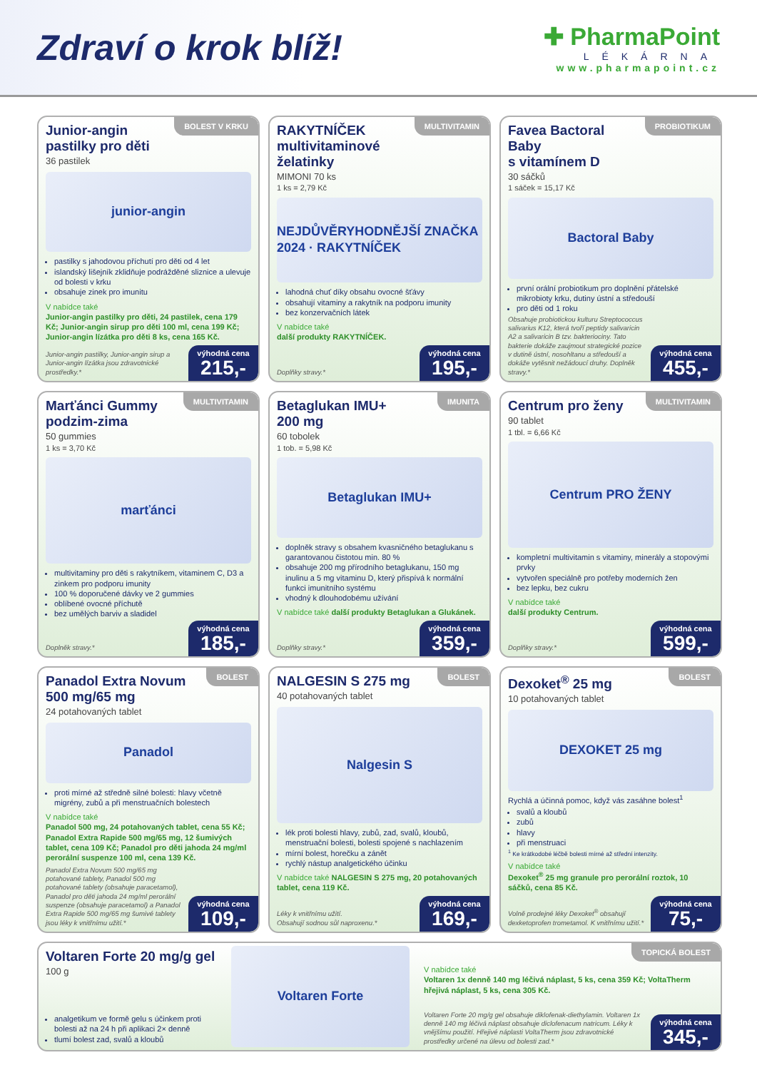Zdraví o krok blíž!
✚ PharmaPoint
LÉKÁRNA
www.pharmapoint.cz
Junior-angin
pastilky pro děti
BOLEST V KRKU
36 pastilek
junior-angin
pastilky s jahodovou příchutí pro děti od 4 let
islandský lišejník zklidňuje podrážděné sliznice a ulevuje od bolesti v krku
obsahuje zinek pro imunitu
V nabídce také
Junior-angin pastilky pro děti, 24 pastilek, cena 179 Kč; Junior-angin sirup pro děti 100 ml, cena 199 Kč; Junior-angin lízátka pro děti 8 ks, cena 165 Kč.
Junior-angin pastilky, Junior-angin sirup a Junior-angin lízátka jsou zdravotnické prostředky.*
výhodná cena
215,-
RAKYTNÍČEK
multivitaminové želatinky
MULTIVITAMIN
MIMONI 70 ks
1 ks = 2,79 Kč
NEJDŮVĚRYHODNĚJŠÍ ZNAČKA 2024 · RAKYTNÍČEK
lahodná chuť díky obsahu ovocné šťávy
obsahují vitaminy a rakytník na podporu imunity
bez konzervačních látek
V nabídce také
další produkty RAKYTNÍČEK.
Doplňky stravy.*
výhodná cena
195,-
Favea Bactoral Baby
s vitamínem D
PROBIOTIKUM
30 sáčků
1 sáček = 15,17 Kč
Bactoral Baby
první orální probiotikum pro doplnění přátelské mikrobioty krku, dutiny ústní a středouší
pro děti od 1 roku
Obsahuje probiotickou kulturu Streptococcus salivarius K12, která tvoří peptidy salivaricin A2 a salivaricin B tzv. bakteriociny. Tato bakterie dokáže zaujmout strategické pozice v dutině ústní, nosohltanu a středouší a dokáže vytěsnit nežádoucí druhy. Doplněk stravy.*
výhodná cena
455,-
Marťánci Gummy
podzim-zima
MULTIVITAMIN
50 gummies
1 ks = 3,70 Kč
marťánci
multivitaminy pro děti s rakytníkem, vitaminem C, D3 a zinkem pro podporu imunity
100 % doporučené dávky ve 2 gummies
oblíbené ovocné příchutě
bez umělých barviv a sladidel
Doplněk stravy.*
výhodná cena
185,-
Betaglukan IMU+
200 mg
IMUNITA
60 tobolek
1 tob. = 5,98 Kč
Betaglukan IMU+
doplněk stravy s obsahem kvasničného betaglukanu s garantovanou čistotou min. 80 %
obsahuje 200 mg přírodního betaglukanu, 150 mg inulinu a 5 mg vitaminu D, který přispívá k normální funkci imunitního systému
vhodný k dlouhodobému užívání
V nabídce také další produkty Betaglukan a Glukánek.
Doplňky stravy.*
výhodná cena
359,-
Centrum pro ženy
MULTIVITAMIN
90 tablet
1 tbl. = 6,66 Kč
Centrum PRO ŽENY
kompletní multivitamin s vitaminy, minerály a stopovými prvky
vytvořen speciálně pro potřeby moderních žen
bez lepku, bez cukru
V nabídce také
další produkty Centrum.
Doplňky stravy.*
výhodná cena
599,-
Panadol Extra Novum
500 mg/65 mg
BOLEST
24 potahovaných tablet
Panadol
proti mírné až středně silné bolesti: hlavy včetně migrény, zubů a při menstruačních bolestech
V nabídce také
Panadol 500 mg, 24 potahovaných tablet, cena 55 Kč; Panadol Extra Rapide 500 mg/65 mg, 12 šumivých tablet, cena 109 Kč; Panadol pro děti jahoda 24 mg/ml perorální suspenze 100 ml, cena 139 Kč.
Panadol Extra Novum 500 mg/65 mg potahované tablety, Panadol 500 mg potahované tablety (obsahuje paracetamol), Panadol pro děti jahoda 24 mg/ml perorální suspenze (obsahuje paracetamol) a Panadol Extra Rapide 500 mg/65 mg šumivé tablety jsou léky k vnitřnímu užití.*
výhodná cena
109,-
NALGESIN S 275 mg
BOLEST
40 potahovaných tablet
Nalgesin S
lék proti bolesti hlavy, zubů, zad, svalů, kloubů, menstruační bolesti, bolesti spojené s nachlazením
mírní bolest, horečku a zánět
rychlý nástup analgetického účinku
V nabídce také NALGESIN S 275 mg, 20 potahovaných tablet, cena 119 Kč.
Léky k vnitřnímu užití.
Obsahují sodnou sůl naproxenu.*
výhodná cena
169,-
Dexoket<sup>®</sup> 25 mg
BOLEST
10 potahovaných tablet
DEXOKET 25 mg
Rychlá a účinná pomoc, když vás zasáhne bolest<sup>1</sup>
svalů a kloubů
zubů
hlavy
při menstruaci
<sup>1</sup> Ke krátkodobé léčbě bolesti mírné až střední intenzity.
V nabídce také
Dexoket<sup>®</sup> 25 mg granule pro perorální roztok, 10 sáčků, cena 85 Kč.
Volně prodejné léky Dexoket<sup>®</sup> obsahují dexketoprofen trometamol. K vnitřnímu užití.*
výhodná cena
75,-
Voltaren Forte 20 mg/g gel
100 g
analgetikum ve formě gelu s účinkem proti bolesti až na 24 h při aplikaci 2× denně
tlumí bolest zad, svalů a kloubů
Voltaren Forte
TOPICKÁ BOLEST
V nabídce také
Voltaren 1x denně 140 mg léčivá náplast, 5 ks, cena 359 Kč; VoltaTherm hřejivá náplast, 5 ks, cena 305 Kč.
Voltaren Forte 20 mg/g gel obsahuje diklofenak-diethylamin. Voltaren 1x denně 140 mg léčivá náplast obsahuje diclofenacum natricum. Léky k vnějšímu použití. Hřejivé náplasti VoltaTherm jsou zdravotnické prostředky určené na úlevu od bolesti zad.*
výhodná cena
345,-